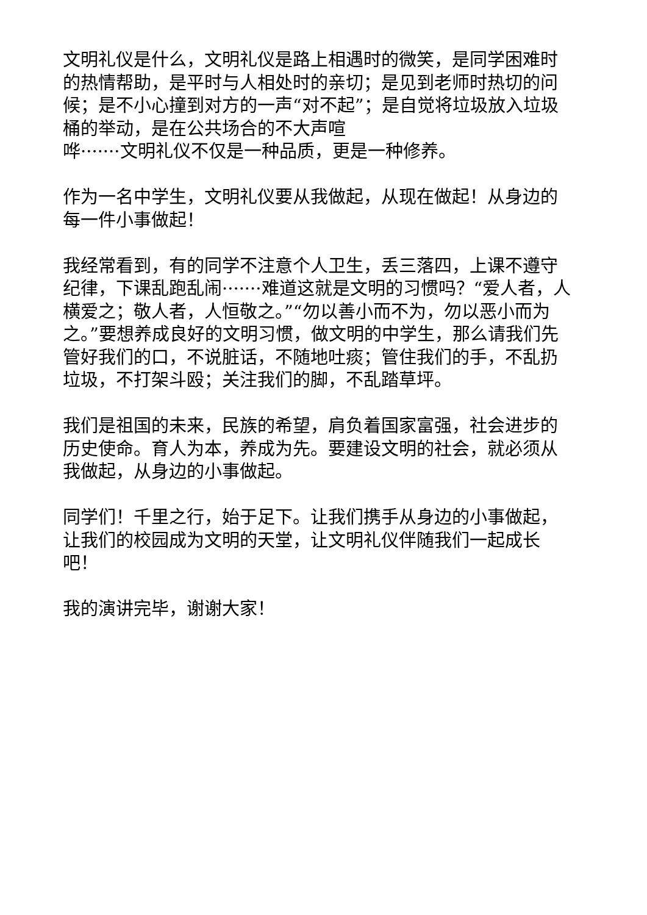文明礼仪是什么，文明礼仪是路上相遇时的微笑，是同学困难时的热情帮助，是平时与人相处时的亲切；是见到老师时热切的问候；是不小心撞到对方的一声“对不起”；是自觉将垃圾放入垃圾桶的举动，是在公共场合的不大声喧
哗·······文明礼仪不仅是一种品质，更是一种修养。
作为一名中学生，文明礼仪要从我做起，从现在做起！从身边的每一件小事做起！
我经常看到，有的同学不注意个人卫生，丢三落四，上课不遵守纪律，下课乱跑乱闹·······难道这就是文明的习惯吗？“爱人者，人横爱之；敬人者，人恒敬之。”“勿以善小而不为，勿以恶小而为之。”要想养成良好的文明习惯，做文明的中学生，那么请我们先管好我们的口，不说脏话，不随地吐痰；管住我们的手，不乱扔垃圾，不打架斗殴；关注我们的脚，不乱踏草坪。
我们是祖国的未来，民族的希望，肩负着国家富强，社会进步的历史使命。育人为本，养成为先。要建设文明的社会，就必须从我做起，从身边的小事做起。
同学们！千里之行，始于足下。让我们携手从身边的小事做起，让我们的校园成为文明的天堂，让文明礼仪伴随我们一起成长吧！
我的演讲完毕，谢谢大家！